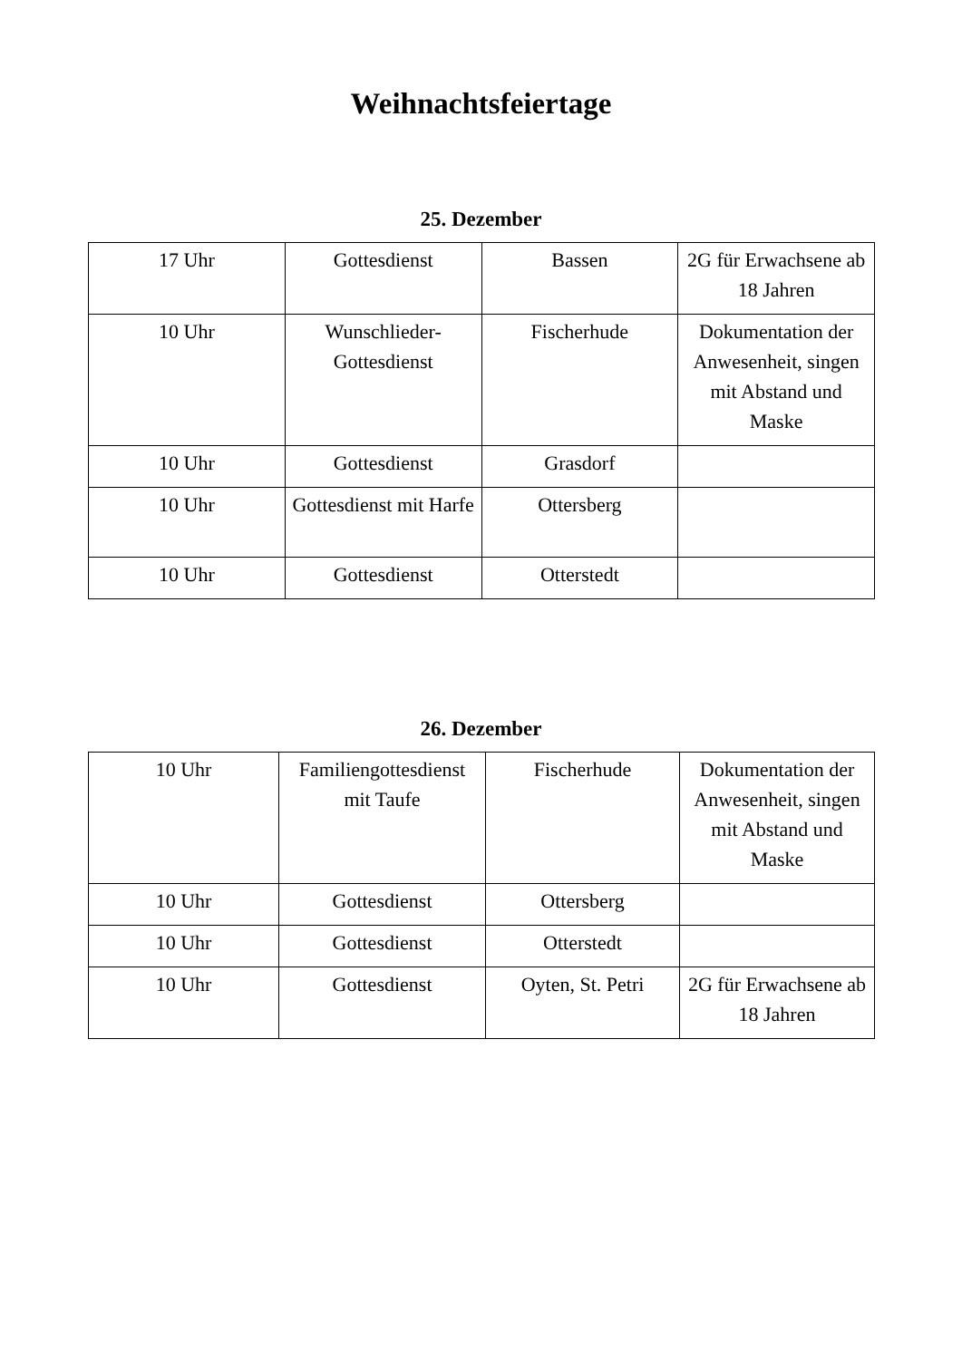Weihnachtsfeiertage
25. Dezember
| 17 Uhr | Gottesdienst | Bassen | 2G für Erwachsene ab 18 Jahren |
| 10 Uhr | Wunschlieder-Gottesdienst | Fischerhude | Dokumentation der Anwesenheit, singen mit Abstand und Maske |
| 10 Uhr | Gottesdienst | Grasdorf | |
| 10 Uhr | Gottesdienst mit Harfe | Ottersberg | |
| 10 Uhr | Gottesdienst | Otterstedt | |
26. Dezember
| 10 Uhr | Familiengottesdienst mit Taufe | Fischerhude | Dokumentation der Anwesenheit, singen mit Abstand und Maske |
| 10 Uhr | Gottesdienst | Ottersberg | |
| 10 Uhr | Gottesdienst | Otterstedt | |
| 10 Uhr | Gottesdienst | Oyten, St. Petri | 2G für Erwachsene ab 18 Jahren |